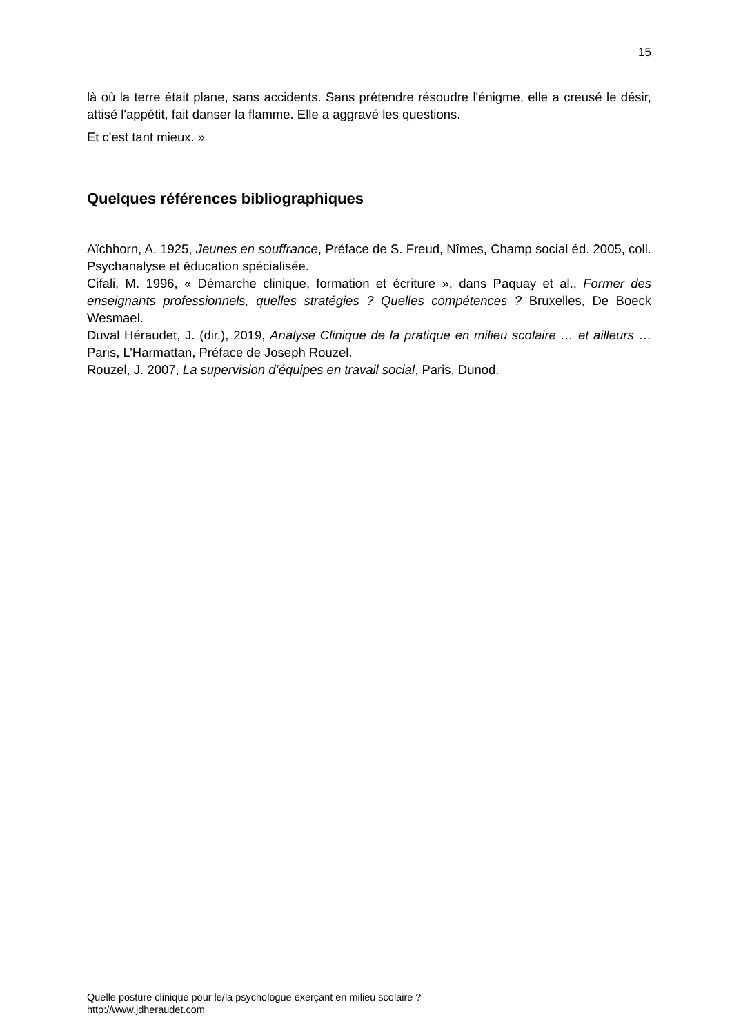15
là où la terre était plane, sans accidents. Sans prétendre résoudre l'énigme, elle a creusé le désir, attisé l'appétit, fait danser la flamme. Elle a aggravé les questions.
Et c'est tant mieux. »
Quelques références bibliographiques
Aïchhorn, A. 1925, Jeunes en souffrance, Préface de S. Freud, Nîmes, Champ social éd. 2005, coll. Psychanalyse et éducation spécialisée.
Cifali, M. 1996, « Démarche clinique, formation et écriture », dans Paquay et al., Former des enseignants professionnels, quelles stratégies ? Quelles compétences ? Bruxelles, De Boeck Wesmael.
Duval Héraudet, J. (dir.), 2019, Analyse Clinique de la pratique en milieu scolaire … et ailleurs … Paris, L’Harmattan, Préface de Joseph Rouzel.
Rouzel, J. 2007, La supervision d’équipes en travail social, Paris, Dunod.
Quelle posture clinique pour le/la psychologue exerçant en milieu scolaire ?
http://www.jdheraudet.com